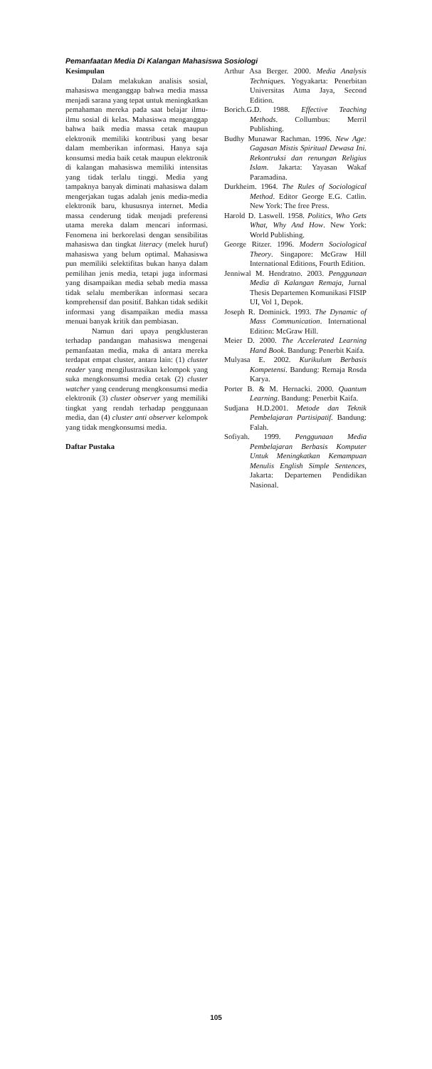Pemanfaatan Media Di Kalangan Mahasiswa Sosiologi
Kesimpulan
Dalam melakukan analisis sosial, mahasiswa menganggap bahwa media massa menjadi sarana yang tepat untuk meningkatkan pemahaman mereka pada saat belajar ilmu-ilmu sosial di kelas. Mahasiswa menganggap bahwa baik media massa cetak maupun elektronik memiliki kontribusi yang besar dalam memberikan informasi. Hanya saja konsumsi media baik cetak maupun elektronik di kalangan mahasiswa memiliki intensitas yang tidak terlalu tinggi. Media yang tampaknya banyak diminati mahasiswa dalam mengerjakan tugas adalah jenis media-media elektronik baru, khususnya internet. Media massa cenderung tidak menjadi preferensi utama mereka dalam mencari informasi. Fenomena ini berkorelasi dengan sensibilitas mahasiswa dan tingkat literacy (melek huruf) mahasiswa yang belum optimal. Mahasiswa pun memiliki selektifitas bukan hanya dalam pemilihan jenis media, tetapi juga informasi yang disampaikan media sebab media massa tidak selalu memberikan informasi secara komprehensif dan positif. Bahkan tidak sedikit informasi yang disampaikan media massa menuai banyak kritik dan pembiasan.
Namun dari upaya pengklusteran terhadap pandangan mahasiswa mengenai pemanfaatan media, maka di antara mereka terdapat empat cluster, antara lain: (1) cluster reader yang mengilustrasikan kelompok yang suka mengkonsumsi media cetak (2) cluster watcher yang cenderung mengkonsumsi media elektronik (3) cluster observer yang memiliki tingkat yang rendah terhadap penggunaan media, dan (4) cluster anti observer kelompok yang tidak mengkonsumsi media.
Daftar Pustaka
Arthur Asa Berger. 2000. Media Analysis Techniques. Yogyakarta: Penerbitan Universitas Atma Jaya, Second Edition.
Borich.G.D. 1988. Effective Teaching Methods. Collumbus: Merril Publishing.
Budhy Munawar Rachman. 1996. New Age: Gagasan Mistis Spiritual Dewasa Ini. Rekontruksi dan renungan Religius Islam. Jakarta: Yayasan Wakaf Paramadina.
Durkheim. 1964. The Rules of Sociological Method. Editor George E.G. Catlin. New York: The free Press.
Harold D. Laswell. 1958. Politics, Who Gets What, Why And How. New York: World Publishing.
George Ritzer. 1996. Modern Sociological Theory. Singapore: McGraw Hill International Editions, Fourth Edition.
Jenniwal M. Hendratno. 2003. Penggunaan Media di Kalangan Remaja, Jurnal Thesis Departemen Komunikasi FISIP UI, Vol 1, Depok.
Joseph R. Dominick. 1993. The Dynamic of Mass Communication. International Edition: McGraw Hill.
Meier D. 2000. The Accelerated Learning Hand Book. Bandung: Penerbit Kaifa.
Mulyasa E. 2002. Kurikulum Berbasis Kompetensi. Bandung: Remaja Rosda Karya.
Porter B. & M. Hernacki. 2000. Quantum Learning. Bandung: Penerbit Kaifa.
Sudjana H.D.2001. Metode dan Teknik Pembelajaran Partisipatif. Bandung: Falah.
Sofiyah. 1999. Penggunaan Media Pembelajaran Berbasis Komputer Untuk Meningkatkan Kemampuan Menulis English Simple Sentences, Jakarta: Departemen Pendidikan Nasional.
105